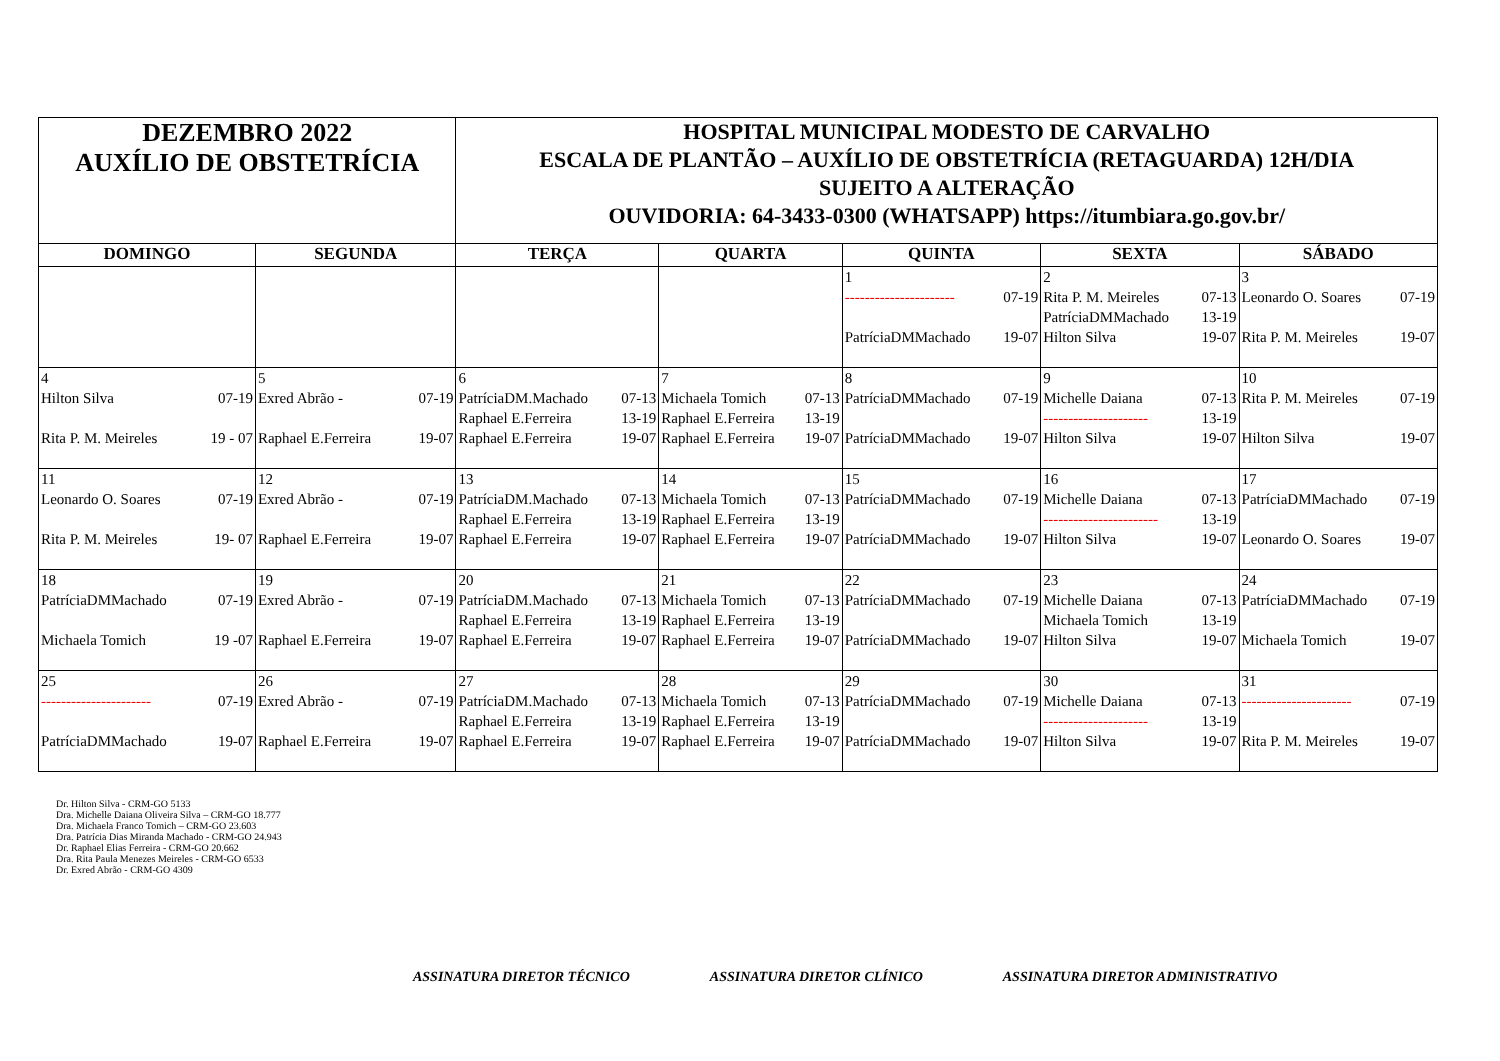| DEZEMBRO 2022 AUXÍLIO DE OBSTETRÍCIA | | HOSPITAL MUNICIPAL MODESTO DE CARVALHO ESCALA DE PLANTÃO – AUXÍLIO DE OBSTETRÍCIA (RETAGUARDA) 12H/DIA SUJEITO A ALTERAÇÃO OUVIDORIA: 64-3433-0300 (WHATSAPP) https://itumbiara.go.gov.br/ | | | | |
| DOMINGO | SEGUNDA | TERÇA | QUARTA | QUINTA | SEXTA | SÁBADO |
| | | | | 1 ---------------------- 07-19 PatríciaDMMachado 19-07 | 2 Rita P. M. Meireles 07-13 PatríciaDMMachado 13-19 Hilton Silva 19-07 | 3 Leonardo O. Soares 07-19 Rita P. M. Meireles 19-07 |
| 4 Hilton Silva 07-19 Rita P. M. Meireles 19 - 07 | 5 Exred Abrão - 07-19 Raphael E.Ferreira 19-07 | 6 PatríciaDM.Machado 07-13 Raphael E.Ferreira 13-19 Raphael E.Ferreira 19-07 | 7 Michaela Tomich 07-13 Raphael E.Ferreira 13-19 Raphael E.Ferreira 19-07 | 8 PatríciaDMMachado 07-19 PatríciaDMMachado 19-07 | 9 Michelle Daiana 07-13 --------------------- 13-19 Hilton Silva 19-07 | 10 Rita P. M. Meireles 07-19 Hilton Silva 19-07 |
| 11 Leonardo O. Soares 07-19 Rita P. M. Meireles 19- 07 | 12 Exred Abrão - 07-19 Raphael E.Ferreira 19-07 | 13 PatríciaDM.Machado 07-13 Raphael E.Ferreira 13-19 Raphael E.Ferreira 19-07 | 14 Michaela Tomich 07-13 Raphael E.Ferreira 13-19 Raphael E.Ferreira 19-07 | 15 PatríciaDMMachado 07-19 PatríciaDMMachado 19-07 | 16 Michelle Daiana 07-13 ----------------------- 13-19 Hilton Silva 19-07 | 17 PatríciaDMMachado 07-19 Leonardo O. Soares 19-07 |
| 18 PatríciaDMMachado 07-19 Michaela Tomich 19 -07 | 19 Exred Abrão - 07-19 Raphael E.Ferreira 19-07 | 20 PatríciaDM.Machado 07-13 Raphael E.Ferreira 13-19 Raphael E.Ferreira 19-07 | 21 Michaela Tomich 07-13 Raphael E.Ferreira 13-19 Raphael E.Ferreira 19-07 | 22 PatríciaDMMachado 07-19 PatríciaDMMachado 19-07 | 23 Michelle Daiana 07-13 Michaela Tomich 13-19 Hilton Silva 19-07 | 24 PatríciaDMMachado 07-19 Michaela Tomich 19-07 |
| 25 ---------------------- 07-19 PatríciaDMMachado 19-07 | 26 Exred Abrão - 07-19 Raphael E.Ferreira 19-07 | 27 PatríciaDM.Machado 07-13 Raphael E.Ferreira 13-19 Raphael E.Ferreira 19-07 | 28 Michaela Tomich 07-13 Raphael E.Ferreira 13-19 Raphael E.Ferreira 19-07 | 29 PatríciaDMMachado 07-19 PatríciaDMMachado 19-07 | 30 Michelle Daiana 07-13 --------------------- 13-19 Hilton Silva 19-07 | 31 ---------------------- 07-19 Rita P. M. Meireles 19-07 |
Dr. Hilton Silva - CRM-GO 5133
Dra. Michelle Daiana Oliveira Silva – CRM-GO 18.777
Dra. Michaela Franco Tomich – CRM-GO 23.603
Dra. Patrícia Dias Miranda Machado - CRM-GO 24.943
Dr. Raphael Elias Ferreira - CRM-GO 20.662
Dra. Rita Paula Menezes Meireles - CRM-GO 6533
Dr. Exred Abrão - CRM-GO 4309
ASSINATURA DIRETOR TÉCNICO ASSINATURA DIRETOR CLÍNICO ASSINATURA DIRETOR ADMINISTRATIVO